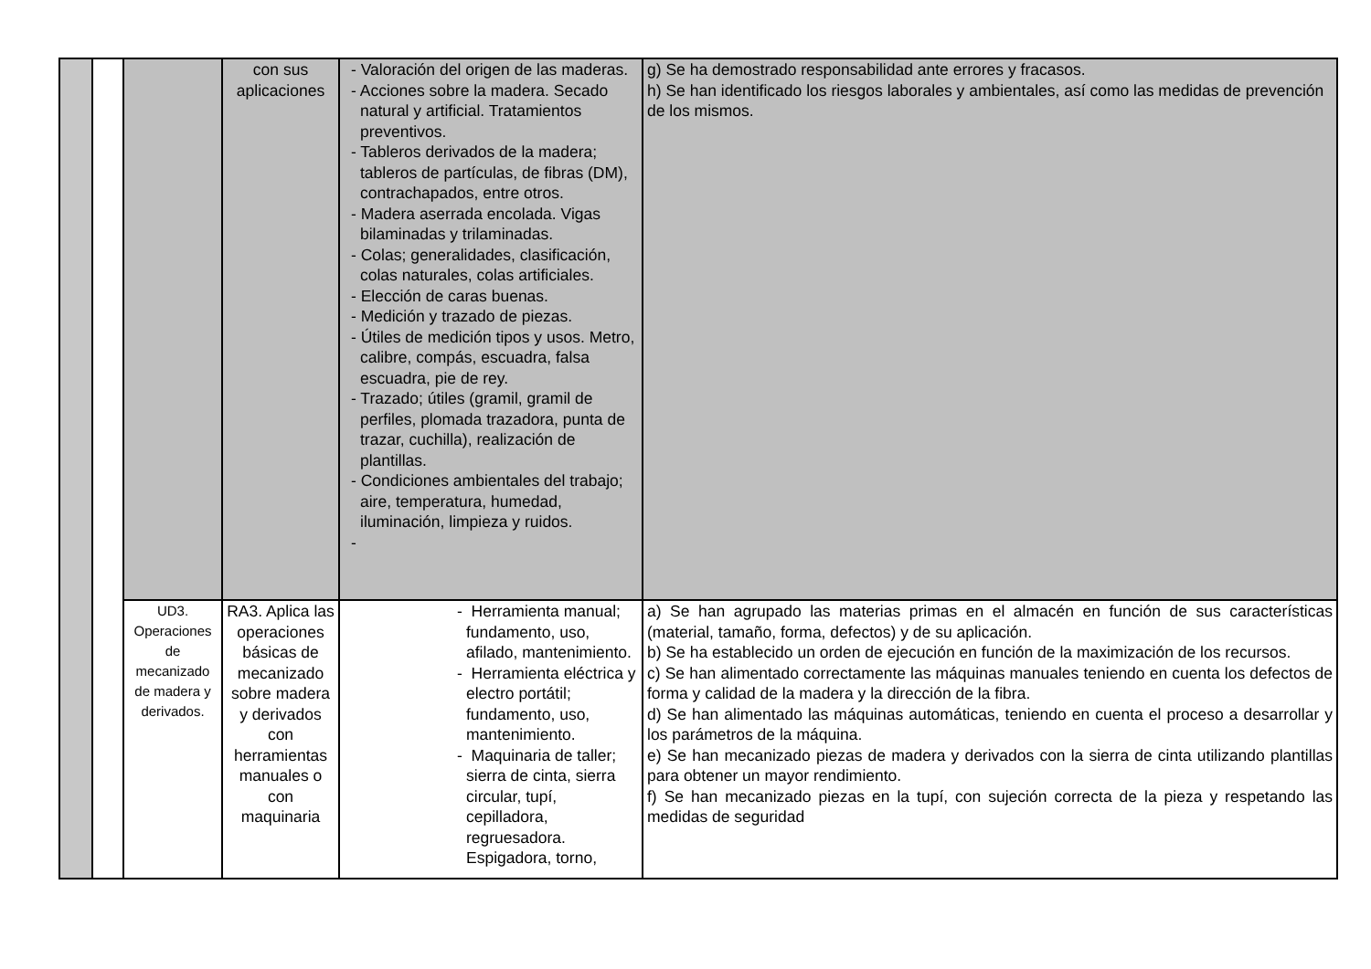| | | | con sus aplicaciones | - Valoración del origen de las maderas. - Acciones sobre la madera. Secado natural y artificial. Tratamientos preventivos. - Tableros derivados de la madera; tableros de partículas, de fibras (DM), contrachapados, entre otros. - Madera aserrada encolada. Vigas bilaminadas y trilaminadas. - Colas; generalidades, clasificación, colas naturales, colas artificiales. - Elección de caras buenas. - Medición y trazado de piezas. - Útiles de medición tipos y usos. Metro, calibre, compás, escuadra, falsa escuadra, pie de rey. - Trazado; útiles (gramil, gramil de perfiles, plomada trazadora, punta de trazar, cuchilla), realización de plantillas. - Condiciones ambientales del trabajo; aire, temperatura, humedad, iluminación, limpieza y ruidos. - | g) Se ha demostrado responsabilidad ante errores y fracasos. h) Se han identificado los riesgos laborales y ambientales, así como las medidas de prevención de los mismos. |
| | | UD3. Operaciones de mecanizado de madera y derivados. | RA3. Aplica las operaciones básicas de mecanizado sobre madera y derivados con herramientas manuales o con maquinaria | - Herramienta manual; fundamento, uso, afilado, mantenimiento. - Herramienta eléctrica y electro portátil; fundamento, uso, mantenimiento. - Maquinaria de taller; sierra de cinta, sierra circular, tupí, cepilladora, regruesadora. Espigadora, torno, | a) Se han agrupado las materias primas en el almacén en función de sus características (material, tamaño, forma, defectos) y de su aplicación. b) Se ha establecido un orden de ejecución en función de la maximización de los recursos. c) Se han alimentado correctamente las máquinas manuales teniendo en cuenta los defectos de forma y calidad de la madera y la dirección de la fibra. d) Se han alimentado las máquinas automáticas, teniendo en cuenta el proceso a desarrollar y los parámetros de la máquina. e) Se han mecanizado piezas de madera y derivados con la sierra de cinta utilizando plantillas para obtener un mayor rendimiento. f) Se han mecanizado piezas en la tupí, con sujeción correcta de la pieza y respetando las medidas de seguridad |